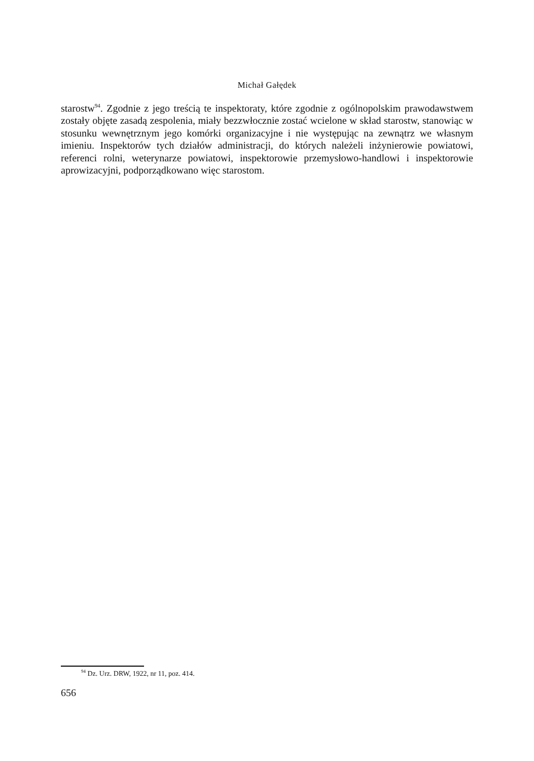Michał Gałędek
starostw<sup>94</sup>. Zgodnie z jego treścią te inspektoraty, które zgodnie z ogólnopolskim prawodawstwem zostały objęte zasadą zespolenia, miały bezzwłocznie zostać wcielone w skład starostw, stanowiąc w stosunku wewnętrznym jego komórki organizacyjne i nie występując na zewnątrz we własnym imieniu. Inspektorów tych działów administracji, do których należeli inżynierowie powiatowi, referenci rolni, weterynarze powiatowi, inspektorowie przemysłowo-handlowi i inspektorowie aprowizacyjni, podporządkowano więc starostom.
<sup>94</sup> Dz. Urz. DRW, 1922, nr 11, poz. 414.
656